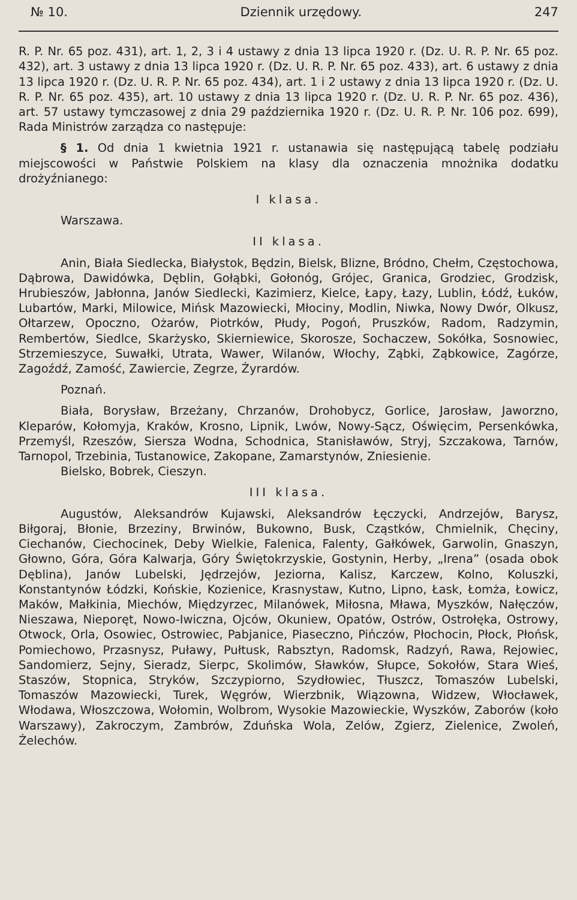№ 10. Dziennik urzędowy. 247
R. P. Nr. 65 poz. 431), art. 1, 2, 3 i 4 ustawy z dnia 13 lipca 1920 r. (Dz. U. R. P. Nr. 65 poz. 432), art. 3 ustawy z dnia 13 lipca 1920 r. (Dz. U. R. P. Nr. 65 poz. 433), art. 6 ustawy z dnia 13 lipca 1920 r. (Dz. U. R. P. Nr. 65 poz. 434), art. 1 i 2 ustawy z dnia 13 lipca 1920 r. (Dz. U. R. P. Nr. 65 poz. 435), art. 10 ustawy z dnia 13 lipca 1920 r. (Dz. U. R. P. Nr. 65 poz. 436), art. 57 ustawy tymczasowej z dnia 29 października 1920 r. (Dz. U. R. P. Nr. 106 poz. 699), Rada Ministrów zarządza co następuje:
§ 1. Od dnia 1 kwietnia 1921 r. ustanawia się następującą tabelę podziału miejscowości w Państwie Polskiem na klasy dla oznaczenia mnożnika dodatku drożyźnianego:
I klasa.
Warszawa.
II klasa.
Anin, Biała Siedlecka, Białystok, Będzin, Bielsk, Blizne, Bródno, Chełm, Częstochowa, Dąbrowa, Dawidówka, Dęblin, Gołąbki, Gołonóg, Grójec, Granica, Grodziec, Grodzisk, Hrubieszów, Jabłonna, Janów Siedlecki, Kazimierz, Kielce, Łapy, Łazy, Lublin, Łódź, Łuków, Lubartów, Marki, Milowice, Mińsk Mazowiecki, Młociny, Modlin, Niwka, Nowy Dwór, Olkusz, Ołtarzew, Opoczno, Ożarów, Piotrków, Płudy, Pogoń, Pruszków, Radom, Radzymin, Rembertów, Siedlce, Skarżysko, Skierniewice, Skorosze, Sochaczew, Sokółka, Sosnowiec, Strzemieszyce, Suwałki, Utrata, Wawer, Wilanów, Włochy, Ząbki, Ząbkowice, Zagórze, Zagoźdź, Zamość, Zawiercie, Zegrze, Żyrardów.
Poznań.
Biała, Borysław, Brzeżany, Chrzanów, Drohobycz, Gorlice, Jarosław, Jaworzno, Kleparów, Kołomyja, Kraków, Krosno, Lipnik, Lwów, Nowy-Sącz, Oświęcim, Persenkówka, Przemyśl, Rzeszów, Siersza Wodna, Schodnica, Stanisławów, Stryj, Szczakowa, Tarnów, Tarnopol, Trzebinia, Tustanowice, Zakopane, Zamarstynów, Zniesienie.
Bielsko, Bobrek, Cieszyn.
III klasa.
Augustów, Aleksandrów Kujawski, Aleksandrów Łęczycki, Andrzejów, Barysz, Biłgoraj, Błonie, Brzeziny, Brwinów, Bukowno, Busk, Cząstków, Chmielnik, Chęciny, Ciechanów, Ciechocinek, Deby Wielkie, Falenica, Falenty, Gałkówek, Garwolin, Gnaszyn, Głowno, Góra, Góra Kalwarja, Góry Świętokrzyskie, Gostynin, Herby, „Irena” (osada obok Dęblina), Janów Lubelski, Jędrzejów, Jeziorna, Kalisz, Karczew, Kolno, Koluszki, Konstantynów Łódzki, Końskie, Kozienice, Krasnystaw, Kutno, Lipno, Łask, Łomża, Łowicz, Maków, Małkinia, Miechów, Międzyrzec, Milanówek, Miłosna, Mława, Myszków, Nałęczów, Nieszawa, Nieporęt, Nowo-Iwiczna, Ojców, Okuniew, Opatów, Ostrów, Ostrołęka, Ostrowy, Otwock, Orla, Osowiec, Ostrowiec, Pabjanice, Piaseczno, Pińczów, Płochocin, Płock, Płońsk, Pomiechowo, Przasnysz, Puławy, Pułtusk, Rabsztyn, Radomsk, Radzyń, Rawa, Rejowiec, Sandomierz, Sejny, Sieradz, Sierpc, Skolimów, Sławków, Słupce, Sokołów, Stara Wieś, Staszów, Stopnica, Stryków, Szczypiorno, Szydłowiec, Tłuszcz, Tomaszów Lubelski, Tomaszów Mazowiecki, Turek, Węgrów, Wierzbnik, Wiązowna, Widzew, Włocławek, Włodawa, Włoszczowa, Wołomin, Wolbrom, Wysokie Mazowieckie, Wyszków, Zaborów (koło Warszawy), Zakroczym, Zambrów, Zduńska Wola, Zelów, Zgierz, Zielenice, Zwoleń, Żelechów.